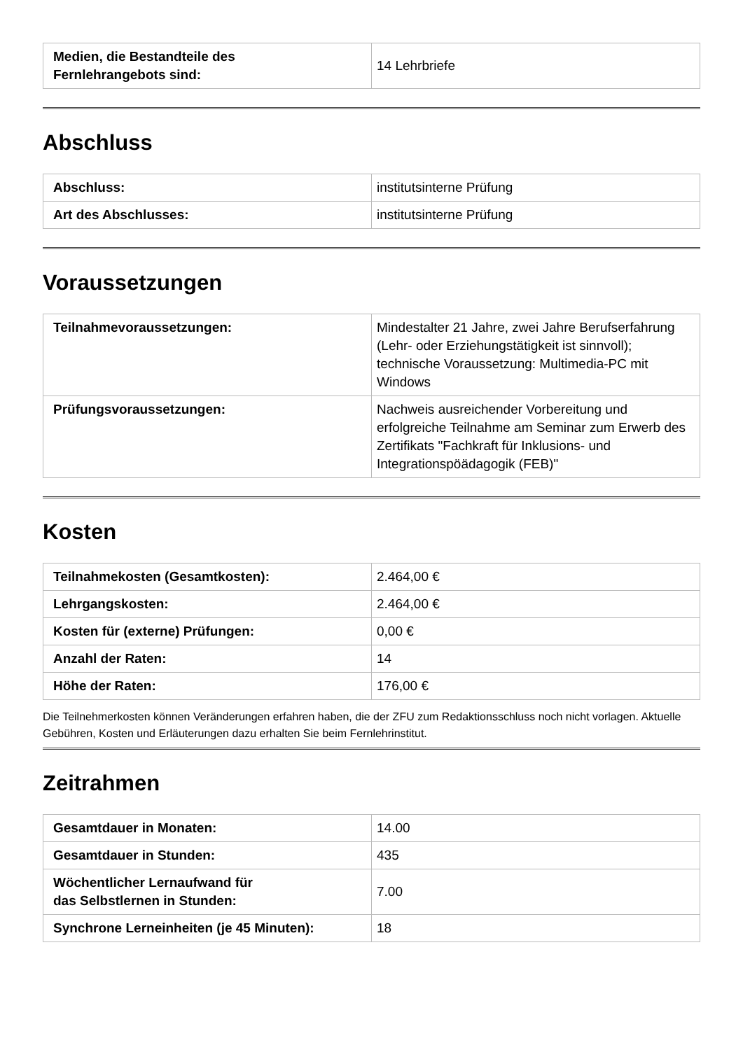| Medien, die Bestandteile des Fernlehrangebots sind: | 14 Lehrbriefe |
Abschluss
| Abschluss: | institutsinterne Prüfung |
| Art des Abschlusses: | institutsinterne Prüfung |
Voraussetzungen
| Teilnahmevoraussetzungen: | Mindestalter 21 Jahre, zwei Jahre Berufserfahrung (Lehr- oder Erziehungstätigkeit ist sinnvoll); technische Voraussetzung: Multimedia-PC mit Windows |
| Prüfungsvoraussetzungen: | Nachweis ausreichender Vorbereitung und erfolgreiche Teilnahme am Seminar zum Erwerb des Zertifikats "Fachkraft für Inklusions- und Integrationspöädagogik (FEB)" |
Kosten
| Teilnahmekosten (Gesamtkosten): | 2.464,00 € |
| Lehrgangskosten: | 2.464,00 € |
| Kosten für (externe) Prüfungen: | 0,00 € |
| Anzahl der Raten: | 14 |
| Höhe der Raten: | 176,00 € |
Die Teilnehmerkosten können Veränderungen erfahren haben, die der ZFU zum Redaktionsschluss noch nicht vorlagen. Aktuelle Gebühren, Kosten und Erläuterungen dazu erhalten Sie beim Fernlehrinstitut.
Zeitrahmen
| Gesamtdauer in Monaten: | 14.00 |
| Gesamtdauer in Stunden: | 435 |
| Wöchentlicher Lernaufwand für das Selbstlernen in Stunden: | 7.00 |
| Synchrone Lerneinheiten (je 45 Minuten): | 18 |